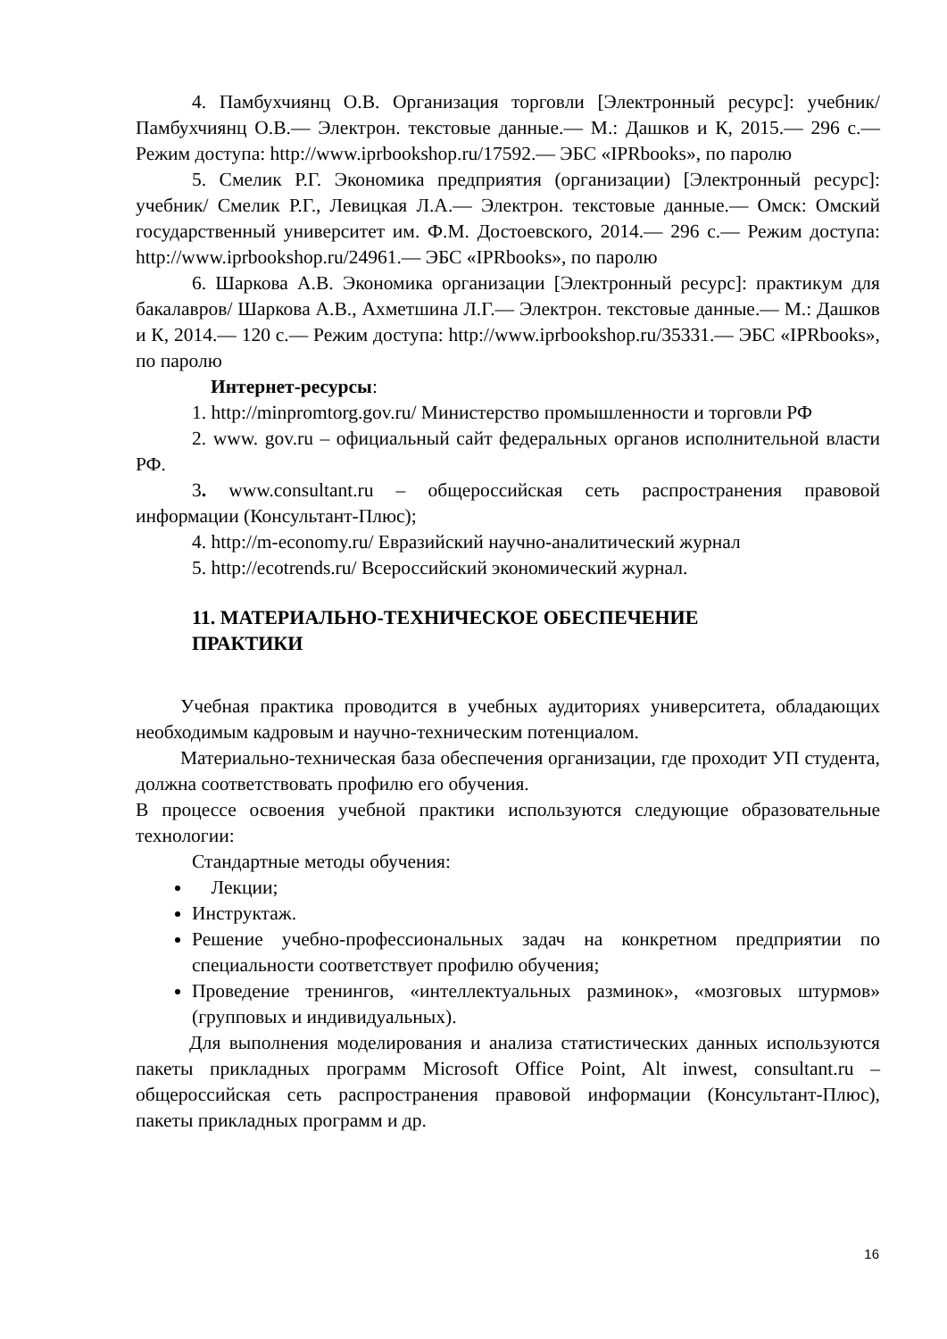4. Памбухчиянц О.В. Организация торговли [Электронный ресурс]: учебник/ Памбухчиянц О.В.— Электрон. текстовые данные.— М.: Дашков и К, 2015.— 296 с.— Режим доступа: http://www.iprbookshop.ru/17592.— ЭБС «IPRbooks», по паролю
5. Смелик Р.Г. Экономика предприятия (организации) [Электронный ресурс]: учебник/ Смелик Р.Г., Левицкая Л.А.— Электрон. текстовые данные.— Омск: Омский государственный университет им. Ф.М. Достоевского, 2014.— 296 с.— Режим доступа: http://www.iprbookshop.ru/24961.— ЭБС «IPRbooks», по паролю
6. Шаркова А.В. Экономика организации [Электронный ресурс]: практикум для бакалавров/ Шаркова А.В., Ахметшина Л.Г.— Электрон. текстовые данные.— М.: Дашков и К, 2014.— 120 с.— Режим доступа: http://www.iprbookshop.ru/35331.— ЭБС «IPRbooks», по паролю
Интернет-ресурсы:
1. http://minpromtorg.gov.ru/ Министерство промышленности и торговли РФ
2. www. gov.ru – официальный сайт федеральных органов исполнительной власти РФ.
3. www.consultant.ru – общероссийская сеть распространения правовой информации (Консультант-Плюс);
4. http://m-economy.ru/ Евразийский научно-аналитический журнал
5. http://ecotrends.ru/ Всероссийский экономический журнал.
11. МАТЕРИАЛЬНО-ТЕХНИЧЕСКОЕ ОБЕСПЕЧЕНИЕ
ПРАКТИКИ
Учебная практика проводится в учебных аудиториях университета, обладающих необходимым кадровым и научно-техническим потенциалом.
Материально-техническая база обеспечения организации, где проходит УП студента, должна соответствовать профилю его обучения.
В процессе освоения учебной практики используются следующие образовательные технологии:
Стандартные методы обучения:
Лекции;
Инструктаж.
Решение учебно-профессиональных задач на конкретном предприятии по специальности соответствует профилю обучения;
Проведение тренингов, «интеллектуальных разминок», «мозговых штурмов» (групповых и индивидуальных).
Для выполнения моделирования и анализа статистических данных используются пакеты прикладных программ Microsoft Office Point, Alt inwest, consultant.ru – общероссийская сеть распространения правовой информации (Консультант-Плюс), пакеты прикладных программ и др.
16